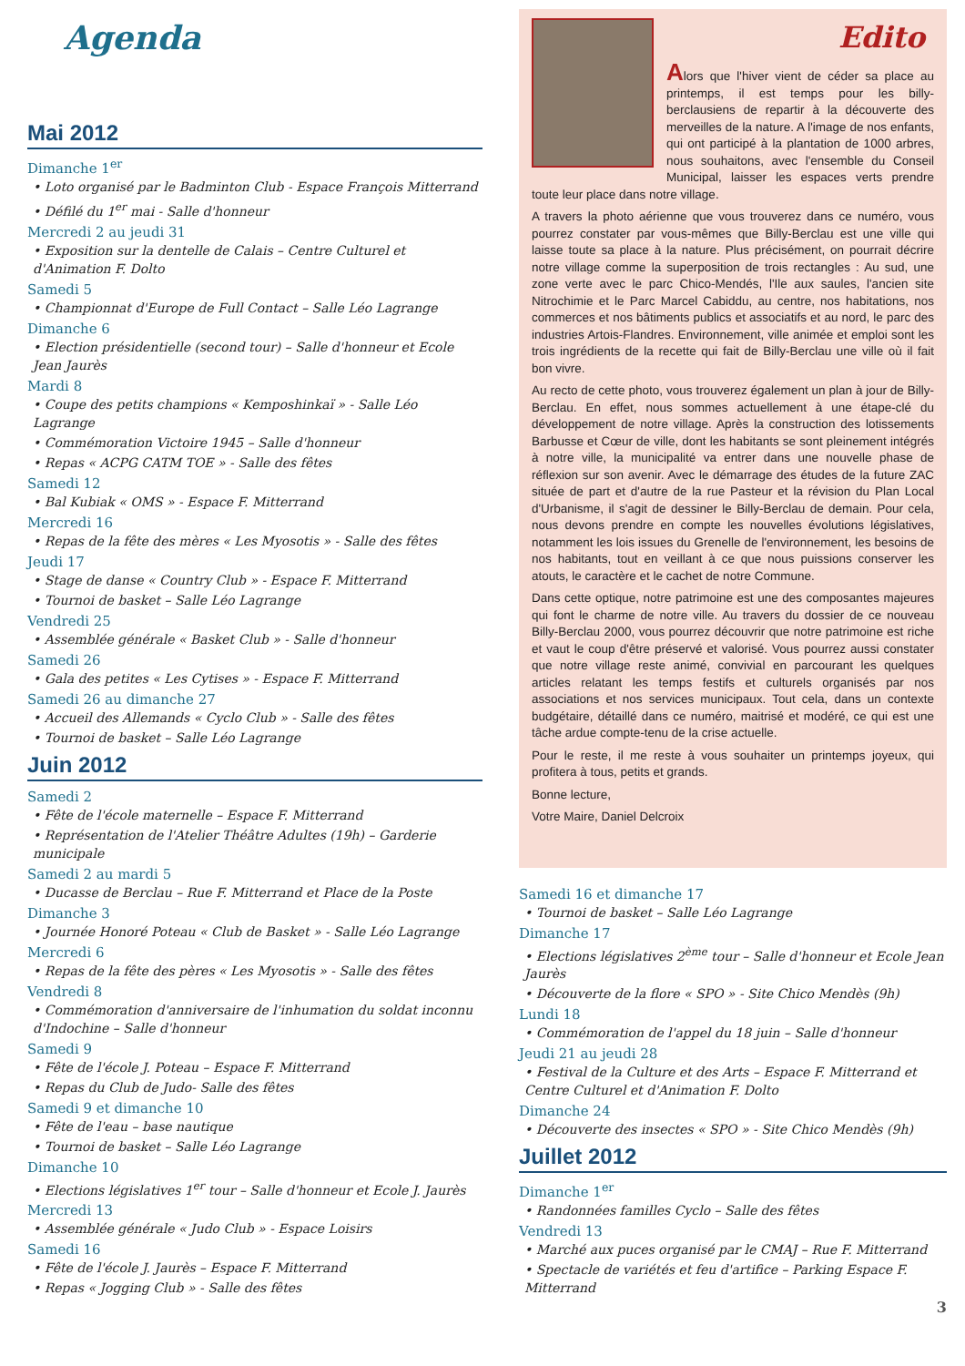Agenda
Mai 2012
Dimanche 1<sup>er</sup>
• Loto organisé par le Badminton Club - Espace François Mitterrand
• Défilé du 1<sup>er</sup> mai - Salle d'honneur
Mercredi 2 au jeudi 31
• Exposition sur la dentelle de Calais – Centre Culturel et d'Animation F. Dolto
Samedi 5
• Championnat d'Europe de Full Contact – Salle Léo Lagrange
Dimanche 6
• Election présidentielle (second tour) – Salle d'honneur et Ecole Jean Jaurès
Mardi 8
• Coupe des petits champions « Kemposhinkaï » - Salle Léo Lagrange
• Commémoration Victoire 1945 – Salle d'honneur
• Repas « ACPG CATM TOE » - Salle des fêtes
Samedi 12
• Bal Kubiak « OMS » - Espace F. Mitterrand
Mercredi 16
• Repas de la fête des mères « Les Myosotis » - Salle des fêtes
Jeudi 17
• Stage de danse « Country Club » - Espace F. Mitterrand
• Tournoi de basket – Salle Léo Lagrange
Vendredi 25
• Assemblée générale « Basket Club » - Salle d'honneur
Samedi 26
• Gala des petites « Les Cytises » - Espace F. Mitterrand
Samedi 26 au dimanche 27
• Accueil des Allemands « Cyclo Club » - Salle des fêtes
• Tournoi de basket – Salle Léo Lagrange
Juin 2012
Samedi 2
• Fête de l'école maternelle – Espace F. Mitterrand
• Représentation de l'Atelier Théâtre Adultes (19h) – Garderie municipale
Samedi 2 au mardi 5
• Ducasse de Berclau – Rue F. Mitterrand et Place de la Poste
Dimanche 3
• Journée Honoré Poteau « Club de Basket » - Salle Léo Lagrange
Mercredi 6
• Repas de la fête des pères « Les Myosotis » - Salle des fêtes
Vendredi 8
• Commémoration d'anniversaire de l'inhumation du soldat inconnu d'Indochine – Salle d'honneur
Samedi 9
• Fête de l'école J. Poteau – Espace F. Mitterrand
• Repas du Club de Judo- Salle des fêtes
Samedi 9 et dimanche 10
• Fête de l'eau – base nautique
• Tournoi de basket – Salle Léo Lagrange
Dimanche 10
• Elections législatives 1<sup>er</sup> tour – Salle d'honneur et Ecole J. Jaurès
Mercredi 13
• Assemblée générale « Judo Club » - Espace Loisirs
Samedi 16
• Fête de l'école J. Jaurès – Espace F. Mitterrand
• Repas « Jogging Club » - Salle des fêtes
Edito
Alors que l'hiver vient de céder sa place au printemps, il est temps pour les billy-berclausiens de repartir à la découverte des merveilles de la nature. A l'image de nos enfants, qui ont participé à la plantation de 1000 arbres, nous souhaitons, avec l'ensemble du Conseil Municipal, laisser les espaces verts prendre toute leur place dans notre village.
A travers la photo aérienne que vous trouverez dans ce numéro, vous pourrez constater par vous-mêmes que Billy-Berclau est une ville qui laisse toute sa place à la nature. Plus précisément, on pourrait décrire notre village comme la superposition de trois rectangles : Au sud, une zone verte avec le parc Chico-Mendés, l'Ile aux saules, l'ancien site Nitrochimie et le Parc Marcel Cabiddu, au centre, nos habitations, nos commerces et nos bâtiments publics et associatifs et au nord, le parc des industries Artois-Flandres. Environnement, ville animée et emploi sont les trois ingrédients de la recette qui fait de Billy-Berclau une ville où il fait bon vivre.
Au recto de cette photo, vous trouverez également un plan à jour de Billy-Berclau. En effet, nous sommes actuellement à une étape-clé du développement de notre village. Après la construction des lotissements Barbusse et Cœur de ville, dont les habitants se sont pleinement intégrés à notre ville, la municipalité va entrer dans une nouvelle phase de réflexion sur son avenir. Avec le démarrage des études de la future ZAC située de part et d'autre de la rue Pasteur et la révision du Plan Local d'Urbanisme, il s'agit de dessiner le Billy-Berclau de demain. Pour cela, nous devons prendre en compte les nouvelles évolutions législatives, notamment les lois issues du Grenelle de l'environnement, les besoins de nos habitants, tout en veillant à ce que nous puissions conserver les atouts, le caractère et le cachet de notre Commune.
Dans cette optique, notre patrimoine est une des composantes majeures qui font le charme de notre ville. Au travers du dossier de ce nouveau Billy-Berclau 2000, vous pourrez découvrir que notre patrimoine est riche et vaut le coup d'être préservé et valorisé. Vous pourrez aussi constater que notre village reste animé, convivial en parcourant les quelques articles relatant les temps festifs et culturels organisés par nos associations et nos services municipaux. Tout cela, dans un contexte budgétaire, détaillé dans ce numéro, maitrisé et modéré, ce qui est une tâche ardue compte-tenu de la crise actuelle.
Pour le reste, il me reste à vous souhaiter un printemps joyeux, qui profitera à tous, petits et grands.
Bonne lecture,
Votre Maire, Daniel Delcroix
Samedi 16 et dimanche 17
• Tournoi de basket – Salle Léo Lagrange
Dimanche 17
• Elections législatives 2<sup>ème</sup> tour – Salle d'honneur et Ecole Jean Jaurès
• Découverte de la flore « SPO » - Site Chico Mendès (9h)
Lundi 18
• Commémoration de l'appel du 18 juin – Salle d'honneur
Jeudi 21 au jeudi 28
• Festival de la Culture et des Arts – Espace F. Mitterrand et Centre Culturel et d'Animation F. Dolto
Dimanche 24
• Découverte des insectes « SPO » - Site Chico Mendès (9h)
Juillet 2012
Dimanche 1<sup>er</sup>
• Randonnées familles Cyclo – Salle des fêtes
Vendredi 13
• Marché aux puces organisé par le CMAJ – Rue F. Mitterrand
• Spectacle de variétés et feu d'artifice – Parking Espace F. Mitterrand
3